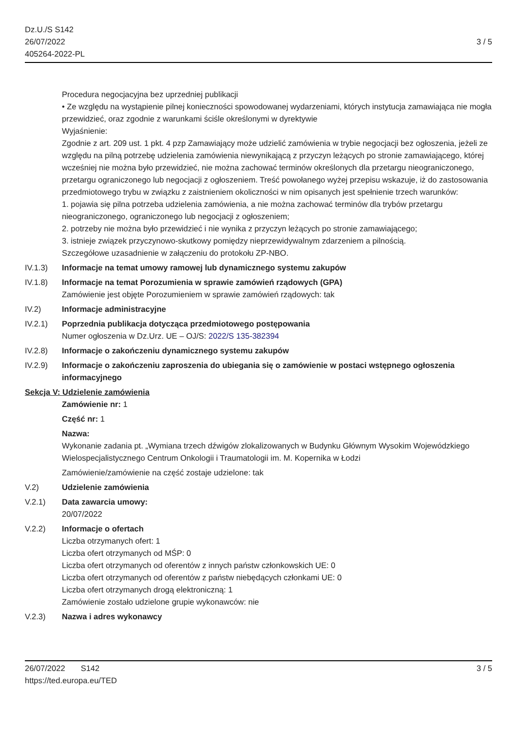Dz.U./S S142
26/07/2022
405264-2022-PL
3 / 5
Procedura negocjacyjna bez uprzedniej publikacji
• Ze względu na wystąpienie pilnej konieczności spowodowanej wydarzeniami, których instytucja zamawiająca nie mogła przewidzieć, oraz zgodnie z warunkami ściśle określonymi w dyrektywie
Wyjaśnienie:
Zgodnie z art. 209 ust. 1 pkt. 4 pzp Zamawiający może udzielić zamówienia w trybie negocjacji bez ogłoszenia, jeżeli ze względu na pilną potrzebę udzielenia zamówienia niewynikającą z przyczyn leżących po stronie zamawiającego, której wcześniej nie można było przewidzieć, nie można zachować terminów określonych dla przetargu nieograniczonego, przetargu ograniczonego lub negocjacji z ogłoszeniem. Treść powołanego wyżej przepisu wskazuje, iż do zastosowania przedmiotowego trybu w związku z zaistnieniem okoliczności w nim opisanych jest spełnienie trzech warunków:
1. pojawia się pilna potrzeba udzielenia zamówienia, a nie można zachować terminów dla trybów przetargu nieograniczonego, ograniczonego lub negocjacji z ogłoszeniem;
2. potrzeby nie można było przewidzieć i nie wynika z przyczyn leżących po stronie zamawiającego;
3. istnieje związek przyczynowo-skutkowy pomiędzy nieprzewidywalnym zdarzeniem a pilnością.
Szczegółowe uzasadnienie w załączeniu do protokołu ZP-NBO.
IV.1.3) Informacje na temat umowy ramowej lub dynamicznego systemu zakupów
IV.1.8) Informacje na temat Porozumienia w sprawie zamówień rządowych (GPA)
Zamówienie jest objęte Porozumieniem w sprawie zamówień rządowych: tak
IV.2) Informacje administracyjne
IV.2.1) Poprzednia publikacja dotycząca przedmiotowego postępowania
Numer ogłoszenia w Dz.Urz. UE – OJ/S: 2022/S 135-382394
IV.2.8) Informacje o zakończeniu dynamicznego systemu zakupów
IV.2.9) Informacje o zakończeniu zaproszenia do ubiegania się o zamówienie w postaci wstępnego ogłoszenia informacyjnego
Sekcja V: Udzielenie zamówienia
Zamówienie nr: 1
Część nr: 1
Nazwa:
Wykonanie zadania pt. „Wymiana trzech dźwigów zlokalizowanych w Budynku Głównym Wysokim Wojewódzkiego Wielospecjalistycznego Centrum Onkologii i Traumatologii im. M. Kopernika w Łodzi
Zamówienie/zamówienie na część zostaje udzielone: tak
V.2) Udzielenie zamówienia
V.2.1) Data zawarcia umowy:
20/07/2022
V.2.2) Informacje o ofertach
Liczba otrzymanych ofert: 1
Liczba ofert otrzymanych od MŚP: 0
Liczba ofert otrzymanych od oferentów z innych państw członkowskich UE: 0
Liczba ofert otrzymanych od oferentów z państw niebędących członkami UE: 0
Liczba ofert otrzymanych drogą elektroniczną: 1
Zamówienie zostało udzielone grupie wykonawców: nie
V.2.3) Nazwa i adres wykonawcy
26/07/2022 S142
https://ted.europa.eu/TED
3 / 5